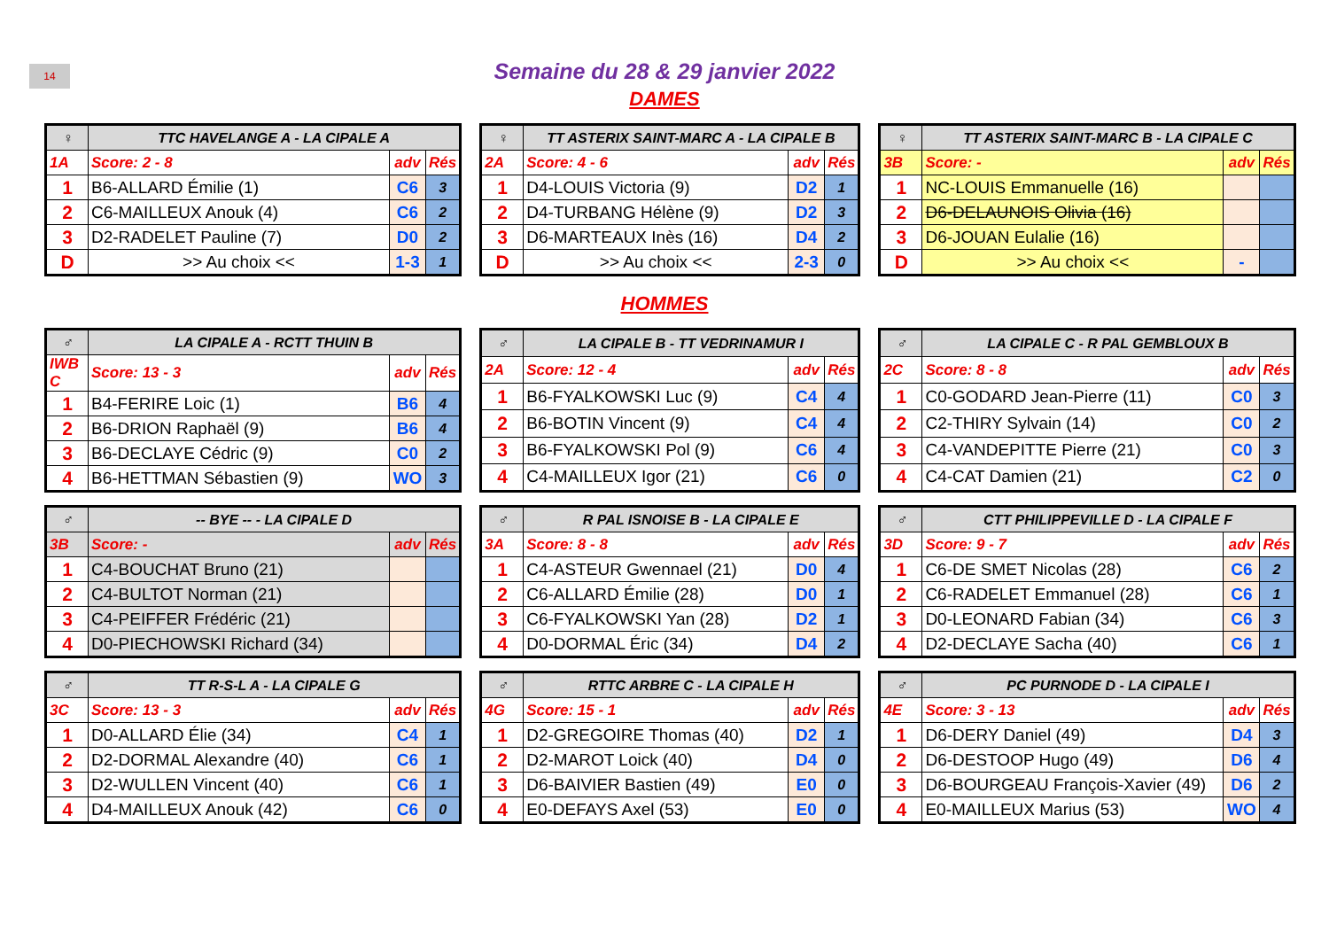14
Semaine du 28 & 29 janvier 2022
DAMES
| ♀ | TTC HAVELANGE A - LA CIPALE A | | |
| 1A | Score: 2 - 8 | adv | Rés |
| 1 | B6-ALLARD Émilie (1) | C6 | 3 |
| 2 | C6-MAILLEUX Anouk (4) | C6 | 2 |
| 3 | D2-RADELET Pauline (7) | D0 | 2 |
| D | >> Au choix << | 1-3 | 1 |
| ♀ | TT ASTERIX SAINT-MARC A - LA CIPALE B | | |
| 2A | Score: 4 - 6 | adv | Rés |
| 1 | D4-LOUIS Victoria (9) | D2 | 1 |
| 2 | D4-TURBANG Hélène (9) | D2 | 3 |
| 3 | D6-MARTEAUX Inès (16) | D4 | 2 |
| D | >> Au choix << | 2-3 | 0 |
| ♀ | TT ASTERIX SAINT-MARC B - LA CIPALE C | | |
| 3B | Score: - | adv | Rés |
| 1 | NC-LOUIS Emmanuelle (16) | | |
| 2 | D6-DELAUNOIS Olivia (16) | | |
| 3 | D6-JOUAN Eulalie (16) | | |
| D | >> Au choix << | - | |
HOMMES
| ♂ | LA CIPALE A - RCTT THUIN B | | |
| IWB C | Score: 13 - 3 | adv | Rés |
| 1 | B4-FERIRE Loic (1) | B6 | 4 |
| 2 | B6-DRION Raphaël (9) | B6 | 4 |
| 3 | B6-DECLAYE Cédric (9) | C0 | 2 |
| 4 | B6-HETTMAN Sébastien (9) | WO | 3 |
| ♂ | LA CIPALE B - TT VEDRINAMUR I | | |
| 2A | Score: 12 - 4 | adv | Rés |
| 1 | B6-FYALKOWSKI Luc (9) | C4 | 4 |
| 2 | B6-BOTIN Vincent (9) | C4 | 4 |
| 3 | B6-FYALKOWSKI Pol (9) | C6 | 4 |
| 4 | C4-MAILLEUX Igor (21) | C6 | 0 |
| ♂ | LA CIPALE C - R PAL GEMBLOUX B | | |
| 2C | Score: 8 - 8 | adv | Rés |
| 1 | C0-GODARD Jean-Pierre (11) | C0 | 3 |
| 2 | C2-THIRY Sylvain (14) | C0 | 2 |
| 3 | C4-VANDEPITTE Pierre (21) | C0 | 3 |
| 4 | C4-CAT Damien (21) | C2 | 0 |
| ♂ | -- BYE -- - LA CIPALE D | | |
| 3B | Score: - | adv | Rés |
| 1 | C4-BOUCHAT Bruno (21) | | |
| 2 | C4-BULTOT Norman (21) | | |
| 3 | C4-PEIFFER Frédéric (21) | | |
| 4 | D0-PIECHOWSKI Richard (34) | | |
| ♂ | R PAL ISNOISE B - LA CIPALE E | | |
| 3A | Score: 8 - 8 | adv | Rés |
| 1 | C4-ASTEUR Gwennael (21) | D0 | 4 |
| 2 | C6-ALLARD Émilie (28) | D0 | 1 |
| 3 | C6-FYALKOWSKI Yan (28) | D2 | 1 |
| 4 | D0-DORMAL Éric (34) | D4 | 2 |
| ♂ | CTT PHILIPPEVILLE D - LA CIPALE F | | |
| 3D | Score: 9 - 7 | adv | Rés |
| 1 | C6-DE SMET Nicolas (28) | C6 | 2 |
| 2 | C6-RADELET Emmanuel (28) | C6 | 1 |
| 3 | D0-LEONARD Fabian (34) | C6 | 3 |
| 4 | D2-DECLAYE Sacha (40) | C6 | 1 |
| ♂ | TT R-S-L A - LA CIPALE G | | |
| 3C | Score: 13 - 3 | adv | Rés |
| 1 | D0-ALLARD Élie (34) | C4 | 1 |
| 2 | D2-DORMAL Alexandre (40) | C6 | 1 |
| 3 | D2-WULLEN Vincent (40) | C6 | 1 |
| 4 | D4-MAILLEUX Anouk (42) | C6 | 0 |
| ♂ | RTTC ARBRE C - LA CIPALE H | | |
| 4G | Score: 15 - 1 | adv | Rés |
| 1 | D2-GREGOIRE Thomas (40) | D2 | 1 |
| 2 | D2-MAROT Loick (40) | D4 | 0 |
| 3 | D6-BAIVIER Bastien (49) | E0 | 0 |
| 4 | E0-DEFAYS Axel (53) | E0 | 0 |
| ♂ | PC PURNODE D - LA CIPALE I | | |
| 4E | Score: 3 - 13 | adv | Rés |
| 1 | D6-DERY Daniel (49) | D4 | 3 |
| 2 | D6-DESTOOP Hugo (49) | D6 | 4 |
| 3 | D6-BOURGEAU François-Xavier (49) | D6 | 2 |
| 4 | E0-MAILLEUX Marius (53) | WO | 4 |